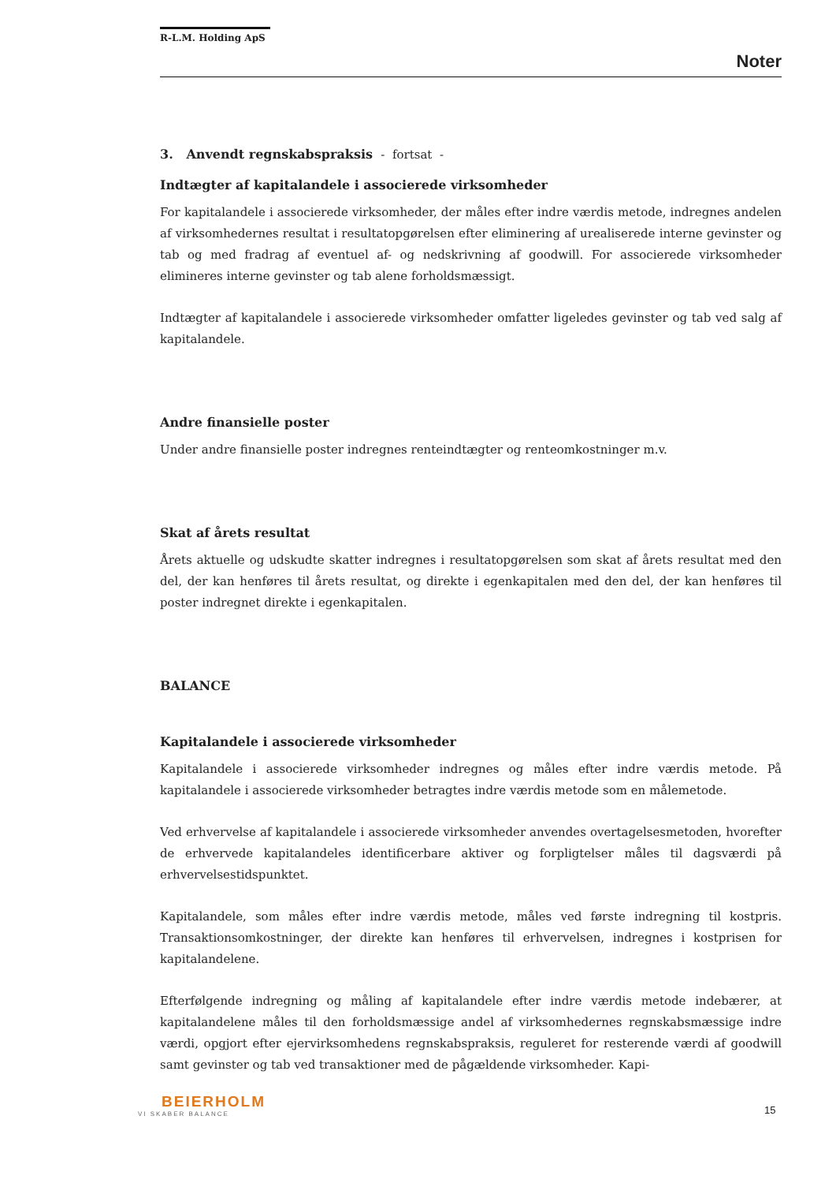R-L.M. Holding ApS
Noter
3. Anvendt regnskabspraksis - fortsat -
Indtægter af kapitalandele i associerede virksomheder
For kapitalandele i associerede virksomheder, der måles efter indre værdis metode, indregnes andelen af virksomhedernes resultat i resultatopgørelsen efter eliminering af urealiserede interne gevinster og tab og med fradrag af eventuel af- og nedskrivning af goodwill. For associerede virksomheder elimineres interne gevinster og tab alene forholdsmæssigt.
Indtægter af kapitalandele i associerede virksomheder omfatter ligeledes gevinster og tab ved salg af kapitalandele.
Andre finansielle poster
Under andre finansielle poster indregnes renteindtægter og renteomkostninger m.v.
Skat af årets resultat
Årets aktuelle og udskudte skatter indregnes i resultatopgørelsen som skat af årets resultat med den del, der kan henføres til årets resultat, og direkte i egenkapitalen med den del, der kan henføres til poster indregnet direkte i egenkapitalen.
BALANCE
Kapitalandele i associerede virksomheder
Kapitalandele i associerede virksomheder indregnes og måles efter indre værdis metode. På kapitalandele i associerede virksomheder betragtes indre værdis metode som en målemetode.
Ved erhvervelse af kapitalandele i associerede virksomheder anvendes overtagelsesmetoden, hvorefter de erhvervede kapitalandeles identificerbare aktiver og forpligtelser måles til dagsværdi på erhvervelsestidspunktet.
Kapitalandele, som måles efter indre værdis metode, måles ved første indregning til kostpris. Transaktionsomkostninger, der direkte kan henføres til erhvervelsen, indregnes i kostprisen for kapitalandelene.
Efterfølgende indregning og måling af kapitalandele efter indre værdis metode indebærer, at kapitalandelene måles til den forholdsmæssige andel af virksomhedernes regnskabsmæssige indre værdi, opgjort efter ejervirksomhedens regnskabspraksis, reguleret for resterende værdi af goodwill samt gevinster og tab ved transaktioner med de pågældende virksomheder. Kapi-
BEIERHOLM
VI SKABER BALANCE
15